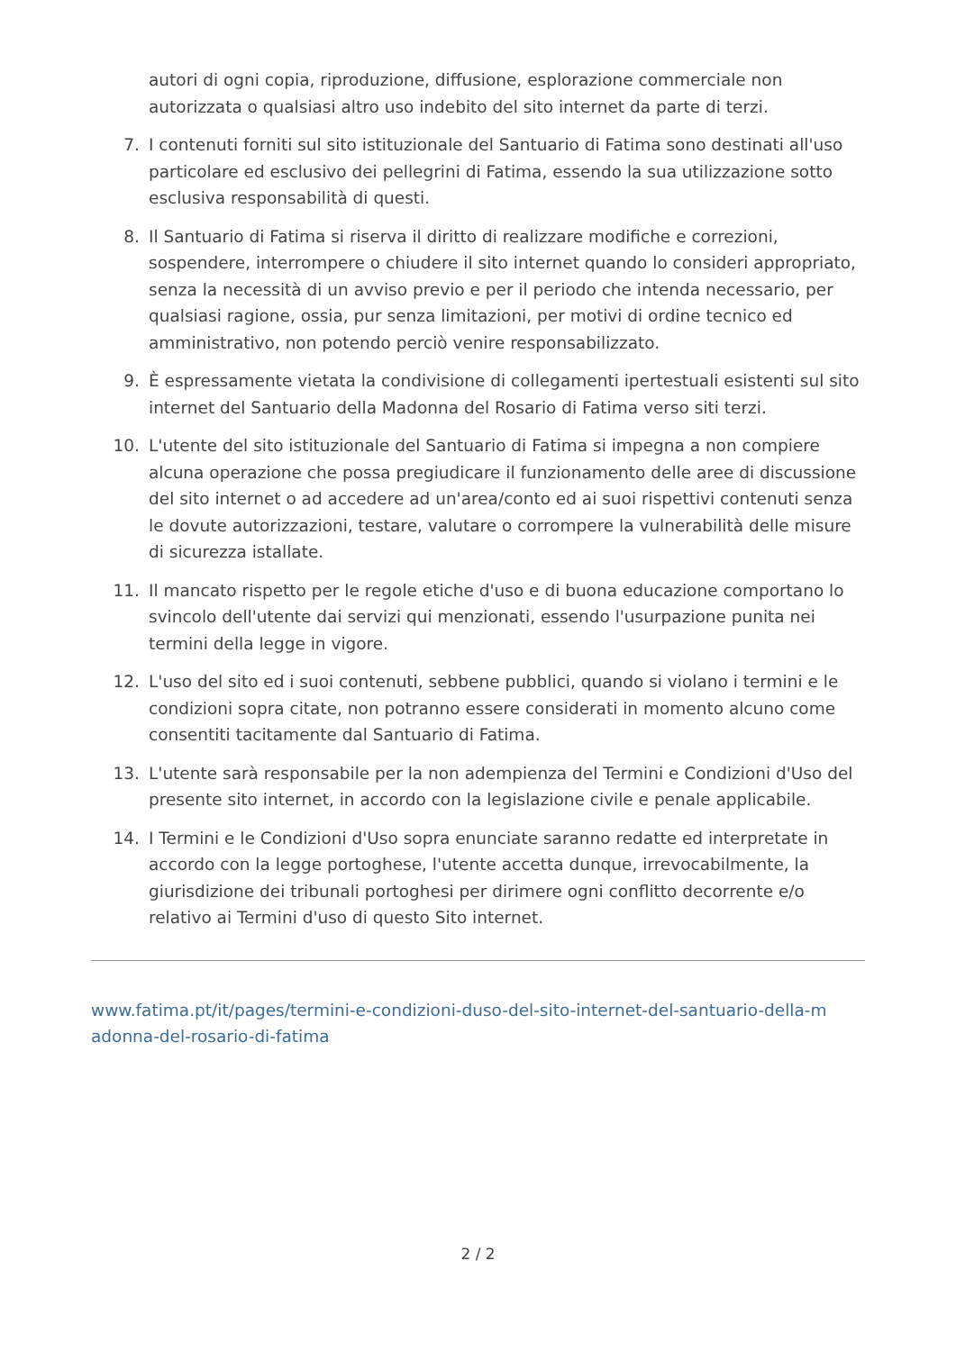autori di ogni copia, riproduzione, diffusione, esplorazione commerciale non autorizzata o qualsiasi altro uso indebito del sito internet da parte di terzi.
7. I contenuti forniti sul sito istituzionale del Santuario di Fatima sono destinati all'uso particolare ed esclusivo dei pellegrini di Fatima, essendo la sua utilizzazione sotto esclusiva responsabilità di questi.
8. Il Santuario di Fatima si riserva il diritto di realizzare modifiche e correzioni, sospendere, interrompere o chiudere il sito internet quando lo consideri appropriato, senza la necessità di un avviso previo e per il periodo che intenda necessario, per qualsiasi ragione, ossia, pur senza limitazioni, per motivi di ordine tecnico ed amministrativo, non potendo perciò venire responsabilizzato.
9. È espressamente vietata la condivisione di collegamenti ipertestuali esistenti sul sito internet del Santuario della Madonna del Rosario di Fatima verso siti terzi.
10. L'utente del sito istituzionale del Santuario di Fatima si impegna a non compiere alcuna operazione che possa pregiudicare il funzionamento delle aree di discussione del sito internet o ad accedere ad un'area/conto ed ai suoi rispettivi contenuti senza le dovute autorizzazioni, testare, valutare o corrompere la vulnerabilità delle misure di sicurezza istallate.
11. Il mancato rispetto per le regole etiche d'uso e di buona educazione comportano lo svincolo dell'utente dai servizi qui menzionati, essendo l'usurpazione punita nei termini della legge in vigore.
12. L'uso del sito ed i suoi contenuti, sebbene pubblici, quando si violano i termini e le condizioni sopra citate, non potranno essere considerati in momento alcuno come consentiti tacitamente dal Santuario di Fatima.
13. L'utente sarà responsabile per la non adempienza del Termini e Condizioni d'Uso del presente sito internet, in accordo con la legislazione civile e penale applicabile.
14. I Termini e le Condizioni d'Uso sopra enunciate saranno redatte ed interpretate in accordo con la legge portoghese, l'utente accetta dunque, irrevocabilmente, la giurisdizione dei tribunali portoghesi per dirimere ogni conflitto decorrente e/o relativo ai Termini d'uso di questo Sito internet.
www.fatima.pt/it/pages/termini-e-condizioni-duso-del-sito-internet-del-santuario-della-m adonna-del-rosario-di-fatima
2 / 2